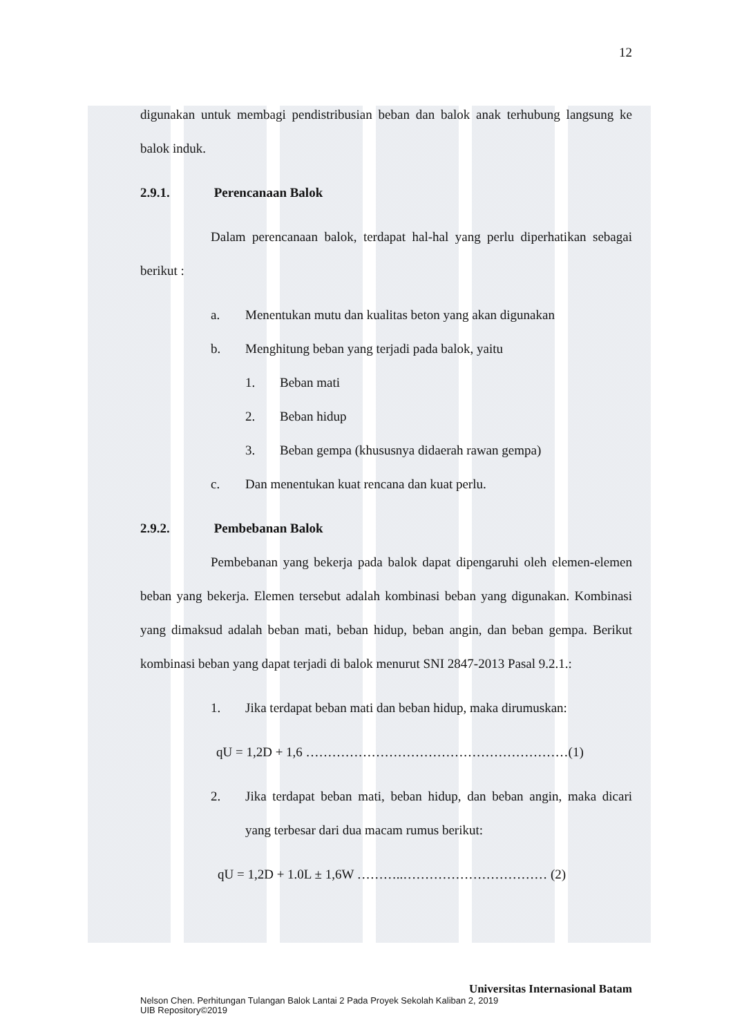12
digunakan untuk membagi pendistribusian beban dan balok anak terhubung langsung ke balok induk.
2.9.1. Perencanaan Balok
Dalam perencanaan balok, terdapat hal-hal yang perlu diperhatikan sebagai berikut :
a. Menentukan mutu dan kualitas beton yang akan digunakan
b. Menghitung beban yang terjadi pada balok, yaitu
1. Beban mati
2. Beban hidup
3. Beban gempa (khususnya didaerah rawan gempa)
c. Dan menentukan kuat rencana dan kuat perlu.
2.9.2. Pembebanan Balok
Pembebanan yang bekerja pada balok dapat dipengaruhi oleh elemen-elemen beban yang bekerja. Elemen tersebut adalah kombinasi beban yang digunakan. Kombinasi yang dimaksud adalah beban mati, beban hidup, beban angin, dan beban gempa. Berikut kombinasi beban yang dapat terjadi di balok menurut SNI 2847-2013 Pasal 9.2.1.:
1. Jika terdapat beban mati dan beban hidup, maka dirumuskan:
qU = 1,2D + 1,6 ……………………………………………………(1)
2.
Jika terdapat beban mati, beban hidup, dan beban angin, maka dicari yang terbesar dari dua macam rumus berikut:
qU = 1,2D + 1.0L ± 1,6W ………..…………………………… (2)
Universitas Internasional Batam
Nelson Chen. Perhitungan Tulangan Balok Lantai 2 Pada Proyek Sekolah Kaliban 2, 2019
UIB Repository©2019